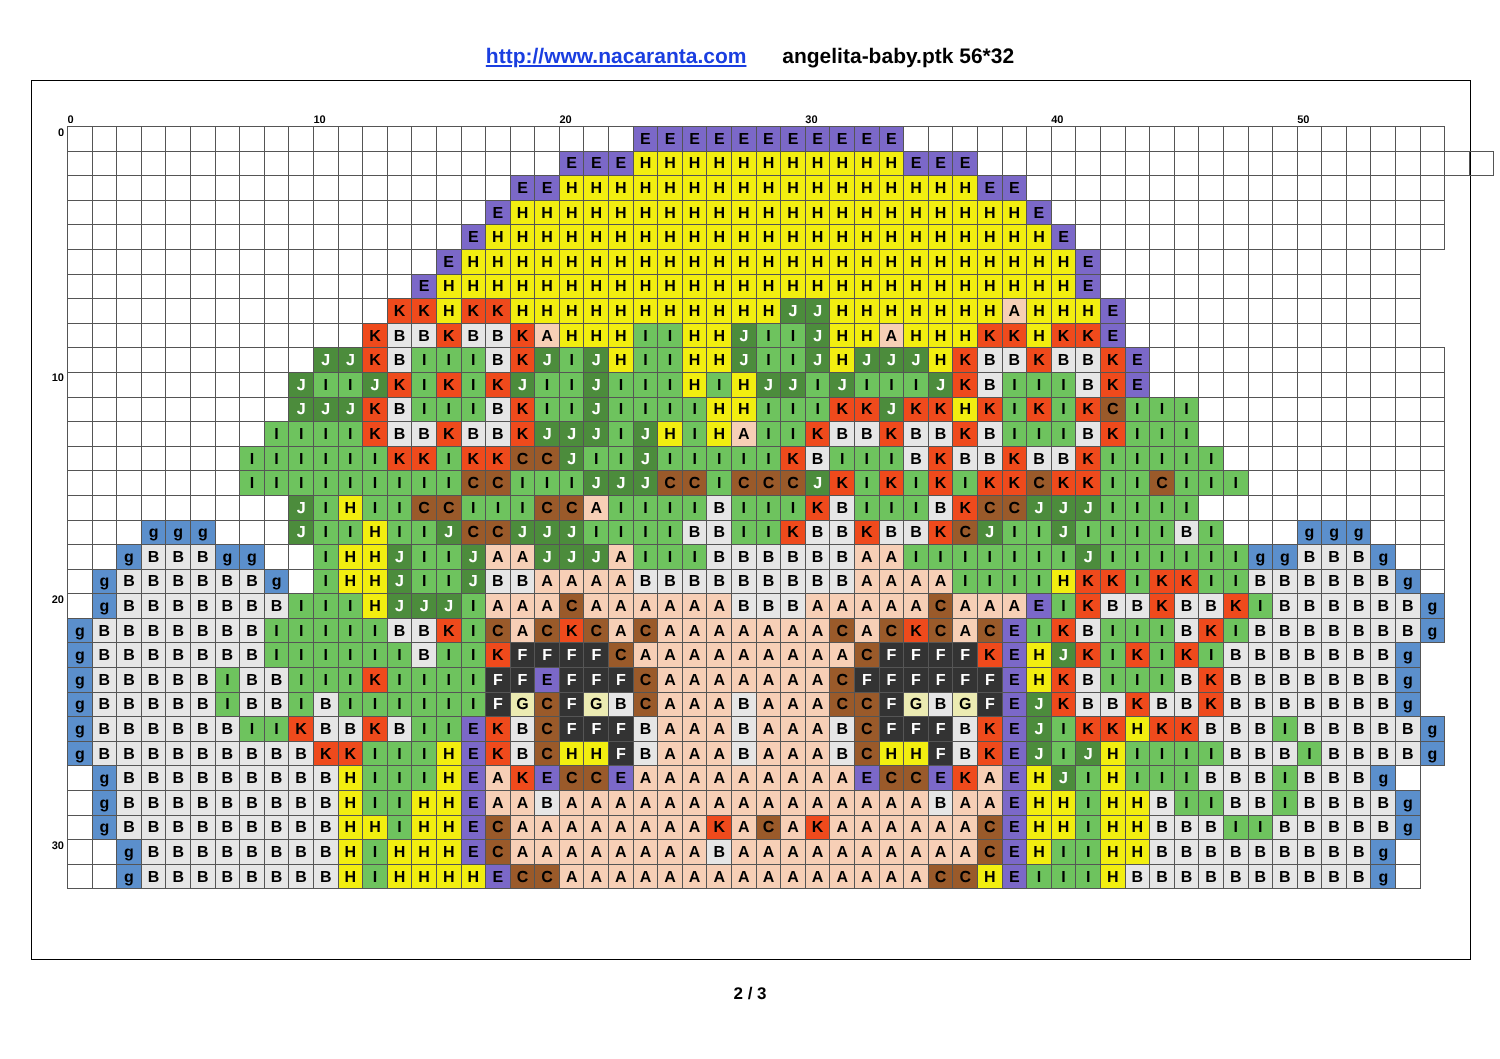http://www.nacaranta.com angelita-baby.ptk 56*32
| | 0 | | | | | | | | | | 10 | | | | | | | | | | 20 | | | | | | | | | | 30 | | | | | | | | | | 40 | | | | | | | | | | 50 | | | | | | | |
| 0 | | | | | | | | | | | | | | | | | | | | | | | | E | E | E | E | E | E | E | E | E | E | E | | | | | | | | | | | | | | | | | | | | | | | | |
| | | | | | | | | | | | | | | | | | | | | | E | E | E | H | H | H | H | H | H | H | H | H | H | H | E | E | E | | | | | | | | | | | | | | | | | | | | | |
| | | | | | | | | | | | | | | | | | | | E | E | H | H | H | H | H | H | H | H | H | H | H | H | H | H | H | H | H | E | E | | | | | | | | | | | | | | | | | | | |
| | | | | | | | | | | | | | | | | | | E | H | H | H | H | H | H | H | H | H | H | H | H | H | H | H | H | H | H | H | H | H | E | | | | | | | | | | | | | | | | | | |
| | | | | | | | | | | | | | | | | | E | H | H | H | H | H | H | H | H | H | H | H | H | H | H | H | H | H | H | H | H | H | H | H | E | | | | | | | | | | | | | | | | | |
| | | | | | | | | | | | | | | | | E | H | H | H | H | H | H | H | H | H | H | H | H | H | H | H | H | H | H | H | H | H | H | H | H | H | E | | | | | | | | | | | | | | | | |
| | | | | | | | | | | | | | | | E | H | H | H | H | H | H | H | H | H | H | H | H | H | H | H | H | H | H | H | H | H | H | H | H | H | H | E | | | | | | | | | | | | | | | | |
| | | | | | | | | | | | | | | K | K | H | K | K | H | H | H | H | H | H | H | H | H | H | H | J | J | H | H | H | H | H | H | H | A | H | H | H | E | | | | | | | | | | | | | | | |
| | | | | | | | | | | | | | K | B | B | K | B | B | K | A | H | H | H | I | I | H | H | J | I | I | J | H | H | A | H | H | H | K | K | H | K | K | E | | | | | | | | | | | | | | | |
| | | | | | | | | | | | J | J | K | B | I | I | I | B | K | J | I | J | H | I | I | H | H | J | I | I | J | H | J | J | J | H | K | B | B | K | B | B | K | E | | | | | | | | | | | | | | |
| 10 | | | | | | | | | | J | I | I | J | K | I | K | I | K | J | I | I | J | I | I | I | H | I | H | J | J | I | J | I | I | I | J | K | B | I | I | I | B | K | E | | | | | | | | | | | | | | |
| | | | | | | | | | | J | J | J | K | B | I | I | I | B | K | I | I | J | I | I | I | I | H | H | I | I | I | K | K | J | K | K | H | K | I | K | I | K | C | I | I | I | | | | | | | | | | | | |
| | | | | | | | | | I | I | I | I | K | B | B | K | B | B | K | J | J | J | I | J | H | I | H | A | I | I | K | B | B | K | B | B | K | B | I | I | I | B | K | I | I | I | | | | | | | | | | | | |
| | | | | | | | | I | I | I | I | I | I | K | K | I | K | K | C | C | J | I | I | J | I | I | I | I | I | K | B | I | I | I | B | K | B | B | K | B | B | K | I | I | I | I | I | | | | | | | | | | | |
| | | | | | | | | I | I | I | I | I | I | I | I | I | C | C | I | I | I | J | J | J | C | C | I | C | C | C | J | K | I | K | I | K | I | K | K | C | K | K | I | I | C | I | I | I | | | | | | | | | | |
| | | | | | | | | | | J | I | H | I | I | C | C | I | I | I | C | C | A | I | I | I | I | B | I | I | I | K | B | I | I | I | B | K | C | C | J | J | J | I | I | I | I | | | | | | | | | | | | |
| | | | | g | g | g | | | | J | I | I | H | I | I | J | C | C | J | J | J | I | I | I | I | B | B | I | I | K | B | B | K | B | B | K | C | J | I | I | J | I | I | I | I | B | I | | | | g | g | g | | | | | |
| | | | g | B | B | B | g | g | | | I | H | H | J | I | I | J | A | A | J | J | J | A | I | I | I | B | B | B | B | B | B | A | A | I | I | I | I | I | I | I | J | I | I | I | I | I | I | g | g | B | B | B | g | | | | |
| | | g | B | B | B | B | B | B | g | | I | H | H | J | I | I | J | B | B | A | A | A | A | B | B | B | B | B | B | B | B | B | A | A | A | A | I | I | I | I | H | K | K | I | K | K | I | I | B | B | B | B | B | B | g | | | |
| 20 | | g | B | B | B | B | B | B | B | I | I | I | H | J | J | J | I | A | A | A | C | A | A | A | A | A | A | B | B | B | A | A | A | A | A | C | A | A | A | E | I | K | B | B | K | B | B | K | I | B | B | B | B | B | B | g | | |
| | g | B | B | B | B | B | B | B | I | I | I | I | I | B | B | K | I | C | A | C | K | C | A | C | A | A | A | A | A | A | A | C | A | C | K | C | A | C | E | I | K | B | I | I | I | B | K | I | B | B | B | B | B | B | B | g | | |
| | g | B | B | B | B | B | B | B | I | I | I | I | I | I | B | I | I | K | F | F | F | F | C | A | A | A | A | A | A | A | A | A | C | F | F | F | F | K | E | H | J | K | I | K | I | K | I | B | B | B | B | B | B | B | g | | | |
| | g | B | B | B | B | B | I | B | B | I | I | I | K | I | I | I | I | F | F | E | F | F | F | C | A | A | A | A | A | A | A | C | F | F | F | F | F | F | E | H | K | B | I | I | I | B | K | B | B | B | B | B | B | B | g | | | |
| | g | B | B | B | B | B | I | B | B | I | B | I | I | I | I | I | I | F | G | C | F | G | B | C | A | A | A | B | A | A | A | C | C | F | G | B | G | F | E | J | K | B | B | K | B | B | K | B | B | B | B | B | B | B | g | | | |
| | g | B | B | B | B | B | B | I | I | K | B | B | K | B | I | I | E | K | B | C | F | F | F | B | A | A | A | B | A | A | A | B | C | F | F | F | B | K | E | J | I | K | K | H | K | K | B | B | B | I | B | B | B | B | B | g | | |
| | g | B | B | B | B | B | B | B | B | B | K | K | I | I | I | H | E | K | B | C | H | H | F | B | A | A | A | B | A | A | A | B | C | H | H | F | B | K | E | J | I | J | H | I | I | I | I | B | B | B | I | B | B | B | B | g | | |
| | | g | B | B | B | B | B | B | B | B | B | H | I | I | I | H | E | A | K | E | C | C | E | A | A | A | A | A | A | A | A | A | E | C | C | E | K | A | E | H | J | I | H | I | I | I | B | B | B | I | B | B | B | g | | | | |
| | | g | B | B | B | B | B | B | B | B | B | H | I | I | H | H | E | A | A | B | A | A | A | A | A | A | A | A | A | A | A | A | A | A | A | B | A | A | E | H | H | I | H | H | B | I | I | B | B | I | B | B | B | B | g | | | |
| | | g | B | B | B | B | B | B | B | B | B | H | H | I | H | H | E | C | A | A | A | A | A | A | A | A | K | A | C | A | K | A | A | A | A | A | A | C | E | H | H | I | H | H | B | B | B | I | I | B | B | B | B | B | g | | | |
| 30 | | | g | B | B | B | B | B | B | B | B | H | I | H | H | H | E | C | A | A | A | A | A | A | A | A | B | A | A | A | A | A | A | A | A | A | A | C | E | H | I | I | H | H | B | B | B | B | B | B | B | B | B | g | | | | |
| | | | g | B | B | B | B | B | B | B | B | H | I | H | H | H | H | E | C | C | A | A | A | A | A | A | A | A | A | A | A | A | A | A | A | C | C | H | E | I | I | I | H | B | B | B | B | B | B | B | B | B | B | g | | | | |
2 / 3